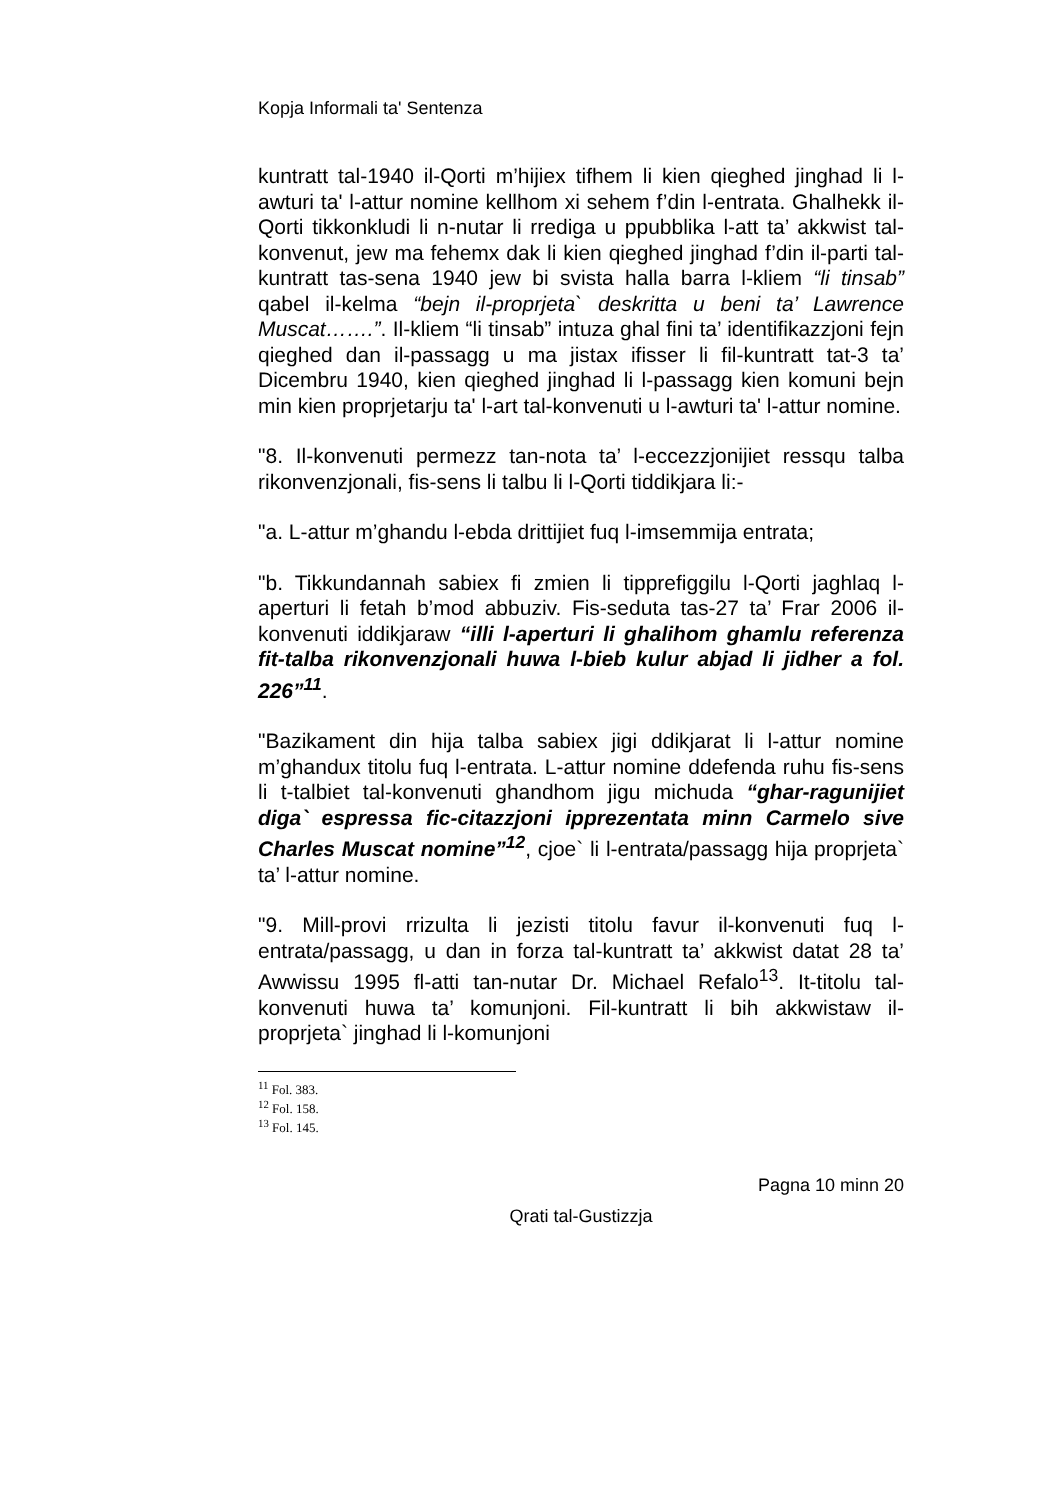Kopja Informali ta' Sentenza
kuntratt tal-1940 il-Qorti m’hijiex tifhem li kien qieghed jinghad li l-awturi ta' l-attur nomine kellhom xi sehem f’din l-entrata. Ghalhekk il-Qorti tikkonkludi li n-nutar li rrediga u ppubblika l-att ta’ akkwist tal-konvenut, jew ma fehemx dak li kien qieghed jinghad f’din il-parti tal-kuntratt tas-sena 1940 jew bi svista halla barra l-kliem “li tinsab” qabel il-kelma “bejn il-proprjeta` deskritta u beni ta’ Lawrence Muscat…….”. Il-kliem “li tinsab” intuza ghal fini ta’ identifikazzjoni fejn qieghed dan il-passagg u ma jistax ifisser li fil-kuntratt tat-3 ta’ Dicembru 1940, kien qieghed jinghad li l-passagg kien komuni bejn min kien proprjetarju ta' l-art tal-konvenuti u l-awturi ta' l-attur nomine.
"8. Il-konvenuti permezz tan-nota ta’ l-eccezzjonijiet ressqu talba rikonvenzjonali, fis-sens li talbu li l-Qorti tiddikjara li:-
"a. L-attur m’ghandu l-ebda drittijiet fuq l-imsemmija entrata;
"b. Tikkundannah sabiex fi zmien li tipprefiggilu l-Qorti jaghlaq l-aperturi li fetah b’mod abbuziv. Fis-seduta tas-27 ta’ Frar 2006 il-konvenuti iddikjaraw “illi l-aperturi li ghalihom ghamlu referenza fit-talba rikonvenzjonali huwa l-bieb kulur abjad li jidher a fol. 226”<sup>11</sup>.
"Bazikament din hija talba sabiex jigi ddikjarat li l-attur nomine m’ghandux titolu fuq l-entrata. L-attur nomine ddefenda ruhu fis-sens li t-talbiet tal-konvenuti ghandhom jigu michuda “ghar-ragunijiet diga` espressa fic-citazzjoni ipprezentata minn Carmelo sive Charles Muscat nomine”<sup>12</sup>, cjoe` li l-entrata/passagg hija proprjeta` ta’ l-attur nomine.
"9. Mill-provi rrizulta li jezisti titolu favur il-konvenuti fuq l-entrata/passagg, u dan in forza tal-kuntratt ta’ akkwist datat 28 ta’ Awwissu 1995 fl-atti tan-nutar Dr. Michael Refalo<sup>13</sup>. It-titolu tal-konvenuti huwa ta’ komunjoni. Fil-kuntratt li bih akkwistaw il-proprjeta` jinghad li l-komunjoni
<sup>11</sup> Fol. 383.
<sup>12</sup> Fol. 158.
<sup>13</sup> Fol. 145.
Pagna 10 minn 20
Qrati tal-Gustizzja